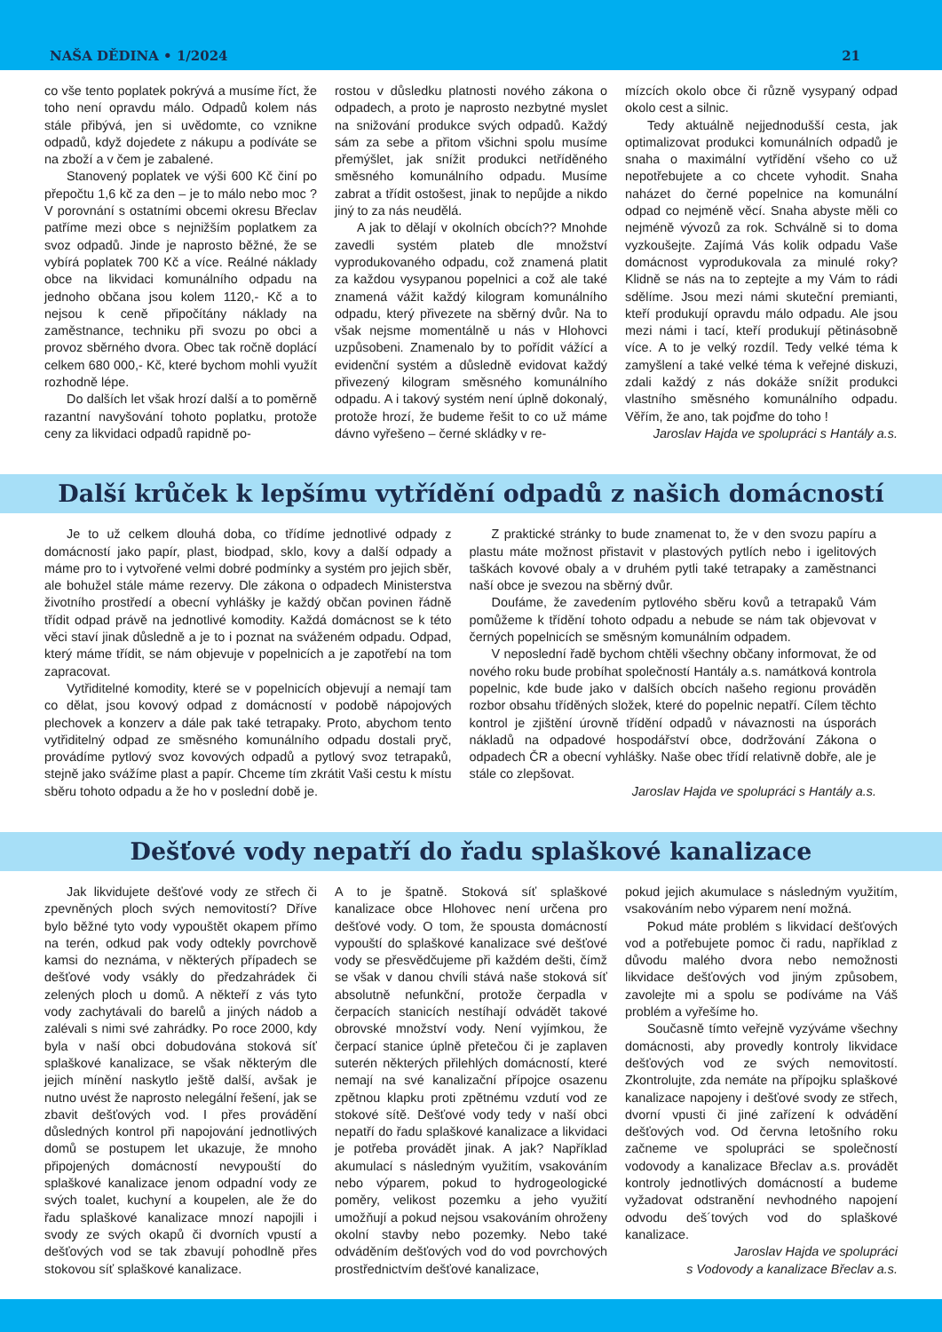NAŠA DĚDINA • 1/2024 21
co vše tento poplatek pokrývá a musíme říct, že toho není opravdu málo. Odpadů kolem nás stále přibývá, jen si uvědomte, co vznikne odpadů, když dojedete z nákupu a podíváte se na zboží a v čem je zabalené.
Stanovený poplatek ve výši 600 Kč činí po přepočtu 1,6 kč za den – je to málo nebo moc ? V porovnání s ostatními obcemi okresu Břeclav patříme mezi obce s nejnižším poplatkem za svoz odpadů. Jinde je naprosto běžné, že se vybírá poplatek 700 Kč a více. Reálné náklady obce na likvidaci komunálního odpadu na jednoho občana jsou kolem 1120,- Kč a to nejsou k ceně připočítány náklady na zaměstnance, techniku při svozu po obci a provoz sběrného dvora. Obec tak ročně doplácí celkem 680 000,- Kč, které bychom mohli využít rozhodně lépe.
Do dalších let však hrozí další a to poměrně razantní navyšování tohoto poplatku, protože ceny za likvidaci odpadů rapidně po-
rostou v důsledku platnosti nového zákona o odpadech, a proto je naprosto nezbytné myslet na snižování produkce svých odpadů. Každý sám za sebe a přitom všichni spolu musíme přemýšlet, jak snížit produkci netříděného směsného komunálního odpadu. Musíme zabrat a třídit ostošest, jinak to nepůjde a nikdo jiný to za nás neudělá.
A jak to dělají v okolních obcích?? Mnohde zavedli systém plateb dle množství vyprodukovaného odpadu, což znamená platit za každou vysypanou popelnici a což ale také znamená vážit každý kilogram komunálního odpadu, který přivezete na sběrný dvůr. Na to však nejsme momentálně u nás v Hlohovci uzpůsobeni. Znamenalo by to pořídit vážící a evidenční systém a důsledně evidovat každý přivezený kilogram směsného komunálního odpadu. A i takový systém není úplně dokonalý, protože hrozí, že budeme řešit to co už máme dávno vyřešeno – černé skládky v re-
mízcích okolo obce či různě vysypaný odpad okolo cest a silnic.
Tedy aktuálně nejjednodušší cesta, jak optimalizovat produkci komunálních odpadů je snaha o maximální vytřídění všeho co už nepotřebujete a co chcete vyhodit. Snaha naházet do černé popelnice na komunální odpad co nejméně věcí. Snaha abyste měli co nejméně vývozů za rok. Schválně si to doma vyzkoušejte. Zajímá Vás kolik odpadu Vaše domácnost vyprodukovala za minulé roky? Klidně se nás na to zeptejte a my Vám to rádi sdělíme. Jsou mezi námi skuteční premianti, kteří produkují opravdu málo odpadu. Ale jsou mezi námi i tací, kteří produkují pětinásobně více. A to je velký rozdíl. Tedy velké téma k zamyšlení a také velké téma k veřejné diskuzi, zdali každý z nás dokáže snížit produkci vlastního směsného komunálního odpadu. Věřím, že ano, tak pojďme do toho !
Jaroslav Hajda ve spolupráci s Hantály a.s.
Další krůček k lepšímu vytřídění odpadů z našich domácností
Je to už celkem dlouhá doba, co třídíme jednotlivé odpady z domácností jako papír, plast, biodpad, sklo, kovy a další odpady a máme pro to i vytvořené velmi dobré podmínky a systém pro jejich sběr, ale bohužel stále máme rezervy. Dle zákona o odpadech Ministerstva životního prostředí a obecní vyhlášky je každý občan povinen řádně třídit odpad právě na jednotlivé komodity. Každá domácnost se k této věci staví jinak důsledně a je to i poznat na sváženém odpadu. Odpad, který máme třídit, se nám objevuje v popelnicích a je zapotřebí na tom zapracovat.
Vytřiditelné komodity, které se v popelnicích objevují a nemají tam co dělat, jsou kovový odpad z domácností v podobě nápojových plechovek a konzerv a dále pak také tetrapaky. Proto, abychom tento vytřiditelný odpad ze směsného komunálního odpadu dostali pryč, provádíme pytlový svoz kovových odpadů a pytlový svoz tetrapaků, stejně jako svážíme plast a papír. Chceme tím zkrátit Vaši cestu k místu sběru tohoto odpadu a že ho v poslední době je.
Z praktické stránky to bude znamenat to, že v den svozu papíru a plastu máte možnost přistavit v plastových pytlích nebo i igelitových taškách kovové obaly a v druhém pytli také tetrapaky a zaměstnanci naší obce je svezou na sběrný dvůr.
Doufáme, že zavedením pytlového sběru kovů a tetrapaků Vám pomůžeme k třídění tohoto odpadu a nebude se nám tak objevovat v černých popelnicích se směsným komunálním odpadem.
V neposlední řadě bychom chtěli všechny občany informovat, že od nového roku bude probíhat společností Hantály a.s. namátková kontrola popelnic, kde bude jako v dalších obcích našeho regionu prováděn rozbor obsahu tříděných složek, které do popelnic nepatří. Cílem těchto kontrol je zjištění úrovně třídění odpadů v návaznosti na úsporách nákladů na odpadové hospodářství obce, dodržování Zákona o odpadech ČR a obecní vyhlášky. Naše obec třídí relativně dobře, ale je stále co zlepšovat.
Jaroslav Hajda ve spolupráci s Hantály a.s.
Dešťové vody nepatří do řadu splaškové kanalizace
Jak likvidujete dešťové vody ze střech či zpevněných ploch svých nemovitostí? Dříve bylo běžné tyto vody vypouštět okapem přímo na terén, odkud pak vody odtekly povrchově kamsi do neznáma, v některých případech se dešťové vody vsákly do předzahrádek či zelených ploch u domů. A někteří z vás tyto vody zachytávali do barelů a jiných nádob a zalévali s nimi své zahrádky. Po roce 2000, kdy byla v naší obci dobudována stoková síť splaškové kanalizace, se však některým dle jejich mínění naskytlo ještě další, avšak je nutno uvést že naprosto nelegální řešení, jak se zbavit dešťových vod. I přes provádění důsledných kontrol při napojování jednotlivých domů se postupem let ukazuje, že mnoho připojených domácností nevypouští do splaškové kanalizace jenom odpadní vody ze svých toalet, kuchyní a koupelen, ale že do řadu splaškové kanalizace mnozí napojili i svody ze svých okapů či dvorních vpustí a dešťových vod se tak zbavují pohodlně přes stokovou síť splaškové kanalizace.
A to je špatně. Stoková síť splaškové kanalizace obce Hlohovec není určena pro dešťové vody. O tom, že spousta domácností vypouští do splaškové kanalizace své dešťové vody se přesvědčujeme při každém dešti, čímž se však v danou chvíli stává naše stoková síť absolutně nefunkční, protože čerpadla v čerpacích stanicích nestíhají odvádět takové obrovské množství vody. Není vyjímkou, že čerpací stanice úplně přetečou či je zaplaven suterén některých přilehlých domácností, které nemají na své kanalizační přípojce osazenu zpětnou klapku proti zpětnému vzdutí vod ze stokové sítě. Dešťové vody tedy v naší obci nepatří do řadu splaškové kanalizace a likvidaci je potřeba provádět jinak. A jak? Například akumulací s následným využitím, vsakováním nebo výparem, pokud to hydrogeologické poměry, velikost pozemku a jeho využití umožňují a pokud nejsou vsakováním ohroženy okolní stavby nebo pozemky. Nebo také odváděním dešťových vod do vod povrchových prostřednictvím dešťové kanalizace,
pokud jejich akumulace s následným využitím, vsakováním nebo výparem není možná.
Pokud máte problém s likvidací dešťových vod a potřebujete pomoc či radu, například z důvodu malého dvora nebo nemožnosti likvidace dešťových vod jiným způsobem, zavolejte mi a spolu se podíváme na Váš problém a vyřešíme ho.
Současně tímto veřejně vyzýváme všechny domácnosti, aby provedly kontroly likvidace dešťových vod ze svých nemovitostí. Zkontrolujte, zda nemáte na přípojku splaškové kanalizace napojeny i dešťové svody ze střech, dvorní vpusti či jiné zařízení k odvádění dešťových vod. Od června letošního roku začneme ve spolupráci se společností vodovody a kanalizace Břeclav a.s. provádět kontroly jednotlivých domácností a budeme vyžadovat odstranění nevhodného napojení odvodu deš´tových vod do splaškové kanalizace.
Jaroslav Hajda ve spolupráci
s Vodovody a kanalizace Břeclav a.s.